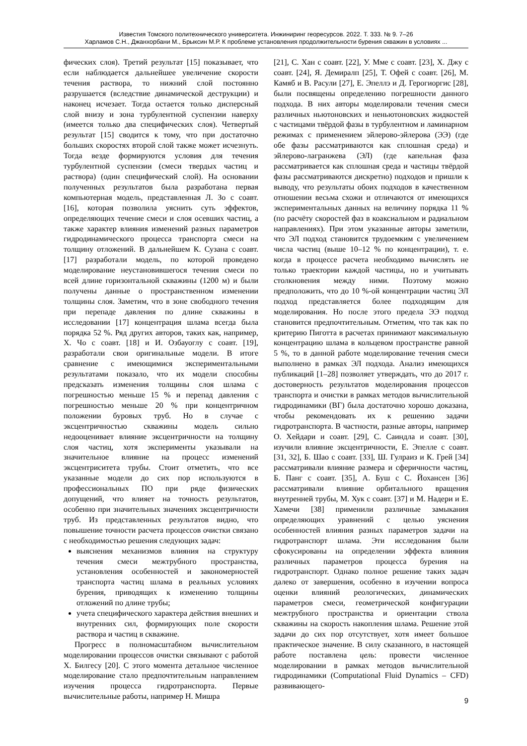Известия Томского политехнического университета. Инжиниринг георесурсов. 2022. Т. 333. № 9. 7–26
Харламов С.Н., Джанхорбани М., Брыксин М.Р. К проблеме установления продолжительности бурения скважин в условиях ...
фических слоя). Третий результат [15] показывает, что если наблюдается дальнейшее увеличение скорости течения раствора, то нижний слой постоянно разрушается (вследствие динамической деструкции) и наконец исчезает. Тогда остается только дисперсный слой внизу и зона турбулентной суспензии наверху (имеется только два специфических слоя). Четвертый результат [15] сводится к тому, что при достаточно больших скоростях второй слой также может исчезнуть. Тогда везде формируются условия для течения турбулентной суспензии (смеси твердых частиц и раствора) (один специфический слой). На основании полученных результатов была разработана первая компьютерная модель, представленная Л. Зо с соавт. [16], которая позволила уяснить суть эффектов, определяющих течение смеси и слоя осевших частиц, а также характер влияния изменений разных параметров гидродинамического процесса транспорта смеси на толщину отложений. В дальнейшем К. Сузана с соавт. [17] разработали модель, по которой проведено моделирование неустановившегося течения смеси по всей длине горизонтальной скважины (1200 м) и были получены данные о пространственном изменении толщины слоя. Заметим, что в зоне свободного течения при перепаде давления по длине скважины в исследовании [17] концентрация шлама всегда была порядка 52 %. Ряд других авторов, таких как, например, Х. Чо с соавт. [18] и И. Озбауоглу с соавт. [19], разработали свои оригинальные модели. В итоге сравнение с имеющимися экспериментальными результатами показало, что их модели способны предсказать изменения толщины слоя шлама с погрешностью меньше 15 % и перепад давления с погрешностью меньше 20 % при концентричном положении буровых труб. Но в случае с эксцентричностью скважины модель сильно недооценивает влияние эксцентричности на толщину слоя частиц, хотя эксперименты указывали на значительное влияние на процесс изменений эксцентриситета трубы. Стоит отметить, что все указанные модели до сих пор используются в профессиональных ПО при ряде физических допущений, что влияет на точность результатов, особенно при значительных значениях эксцентричности труб. Из представленных результатов видно, что повышение точности расчета процессов очистки связано с необходимостью решения следующих задач:
выяснения механизмов влияния на структуру течения смеси межтрубного пространства, установления особенностей и закономерностей транспорта частиц шлама в реальных условиях бурения, приводящих к изменению толщины отложений по длине трубы;
учета специфического характера действия внешних и внутренних сил, формирующих поле скорости раствора и частиц в скважине.
Прогресс в полномасштабном вычислительном моделировании процессов очистки связывают с работой Х. Билгесу [20]. С этого момента детальное численное моделирование стало предпочтительным направлением изучения процесса гидротранспорта. Первые вычислительные работы, например Н. Мишра
[21], С. Хан с соавт. [22], У. Мме с соавт. [23], Х. Джу с соавт. [24], Я. Демиралп [25], Т. Офей с соавт. [26], М. Камяб и В. Расули [27], Е. Эпеллэ и Д. Герогиоргис [28], были посвящены определению погрешности данного подхода. В них авторы моделировали течения смеси различных ньютоновских и неньютоновских жидкостей с частицами твёрдой фазы в турбулентном и ламинарном режимах с применением эйлерово-эйлерова (ЭЭ) (где обе фазы рассматриваются как сплошная среда) и эйлерово-лагранжева (ЭЛ) (где капельная фаза рассматривается как сплошная среда и частицы твёрдой фазы рассматриваются дискретно) подходов и пришли к выводу, что результаты обоих подходов в качественном отношении весьма схожи и отличаются от имеющихся экспериментальных данных на величину порядка 11 % (по расчёту скоростей фаз в коаксиальном и радиальном направлениях). При этом указанные авторы заметили, что ЭЛ подход становится трудоемким с увеличением числа частиц (выше 10–12 % по концентрации), т. е. когда в процессе расчета необходимо вычислять не только траектории каждой частицы, но и учитывать столкновения между ними. Поэтому можно предположить, что до 10 %-ой концентрации частиц ЭЛ подход представляется более подходящим для моделирования. Но после этого предела ЭЭ подход становится предпочтительным. Отметим, что так как по критерию Пиготта в расчетах принимают максимальную концентрацию шлама в кольцевом пространстве равной 5 %, то в данной работе моделирование течения смеси выполнено в рамках ЭЛ подхода. Анализ имеющихся публикаций [1–28] позволяет утверждать, что до 2017 г. достоверность результатов моделирования процессов транспорта и очистки в рамках методов вычислительной гидродинамики (ВГ) была достаточно хорошо доказана, чтобы рекомендовать их к решению задачи гидротранспорта. В частности, разные авторы, например О. Хейдари и соавт. [29], С. Саиндла и соавт. [30], изучили влияние эксцентричности, Е. Эпелле с соавт. [31, 32], Б. Шао с соавт. [33], Ш. Гулраиз и К. Грей [34] рассматривали влияние размера и сферичности частиц, Б. Панг с соавт. [35], А. Буш с С. Йохансен [36] рассматривали влияние орбитального вращения внутренней трубы, М. Хук с соавт. [37] и М. Надери и Е. Хамечи [38] применили различные замыкания определяющих уравнений с целью уяснения особенностей влияния разных параметров задачи на гидротранспорт шлама. Эти исследования были сфокусированы на определении эффекта влияния различных параметров процесса бурения на гидротранспорт. Однако полное решение таких задач далеко от завершения, особенно в изучении вопроса оценки влияний реологических, динамических параметров смеси, геометрической конфигурации межтрубного пространства и ориентации ствола скважины на скорость накопления шлама. Решение этой задачи до сих пор отсутствует, хотя имеет большое практическое значение. В силу сказанного, в настоящей работе поставлена цель: провести численное моделировании в рамках методов вычислительной гидродинамики (Computational Fluid Dynamics – CFD) развивающего-
9